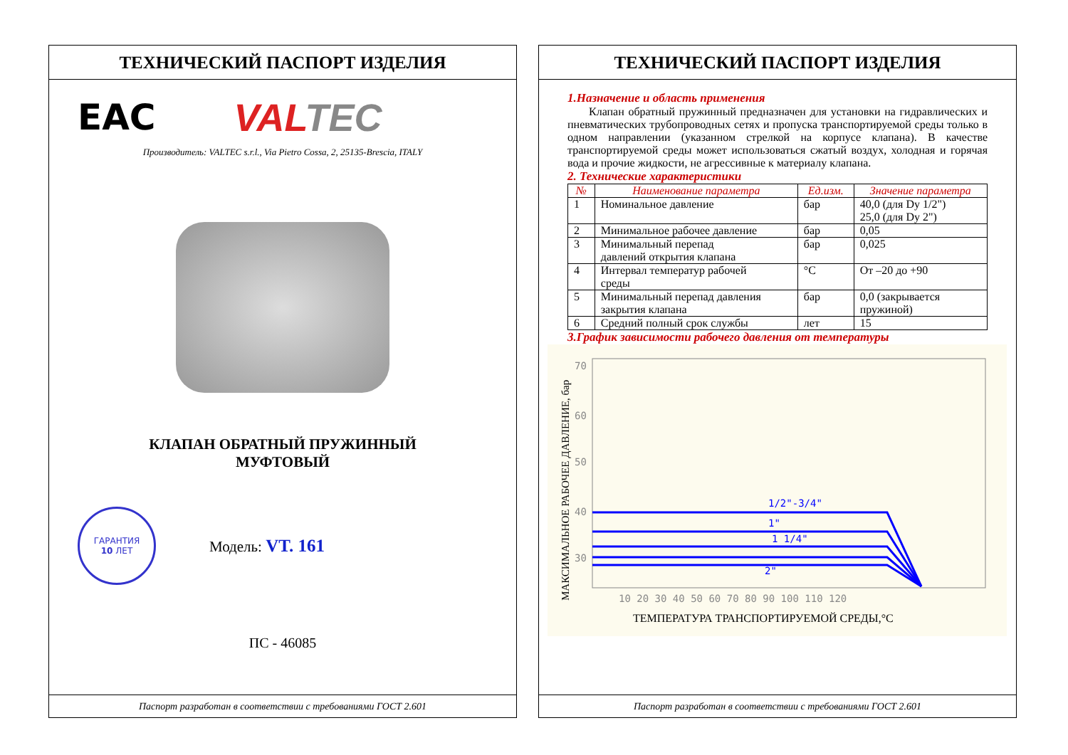ТЕХНИЧЕСКИЙ ПАСПОРТ ИЗДЕЛИЯ
EAC VAL TEC
Производитель: VALTEC s.r.l., Via Pietro Cossa, 2, 25135-Brescia, ITALY
КЛАПАН ОБРАТНЫЙ ПРУЖИННЫЙ
МУФТОВЫЙ
ГАРАНТИЯ
10 ЛЕТ
Модель: VT. 161
ПС - 46085
Паспорт разработан в соответствии с требованиями ГОСТ 2.601
ТЕХНИЧЕСКИЙ ПАСПОРТ ИЗДЕЛИЯ
1.Назначение и область применения
Клапан обратный пружинный предназначен для установки на гидравлических и пневматических трубопроводных сетях и пропуска транспортируемой среды только в одном направлении (указанном стрелкой на корпусе клапана). В качестве транспортируемой среды может использоваться сжатый воздух, холодная и горячая вода и прочие жидкости, не агрессивные к материалу клапана.
2. Технические характеристики
| № | Наименование параметра | Ед.изм. | Значение параметра |
| --- | --- | --- | --- |
| 1 | Номинальное давление | бар | 40,0 (для Dy 1/2") 25,0 (для Dy 2") |
| 2 | Минимальное рабочее давление | бар | 0,05 |
| 3 | Минимальный перепад давлений открытия клапана | бар | 0,025 |
| 4 | Интервал температур рабочей среды | °С | От –20 до +90 |
| 5 | Минимальный перепад давления закрытия клапана | бар | 0,0 (закрывается пружиной) |
| 6 | Средний полный срок службы | лет | 15 |
3.График зависимости рабочего давления от температуры
70
60
50
40
30
20
10 20 30 40 50 60 70 80 90 100 110 120
1/2"-3/4"
1"
1 1/4"
2"
1 1/2"
ТЕМПЕРАТУРА ТРАНСПОРТИРУЕМОЙ СРЕДЫ,°С
МАКСИМАЛЬНОЕ РАБОЧЕЕ ДАВЛЕНИЕ, бар
Паспорт разработан в соответствии с требованиями ГОСТ 2.601